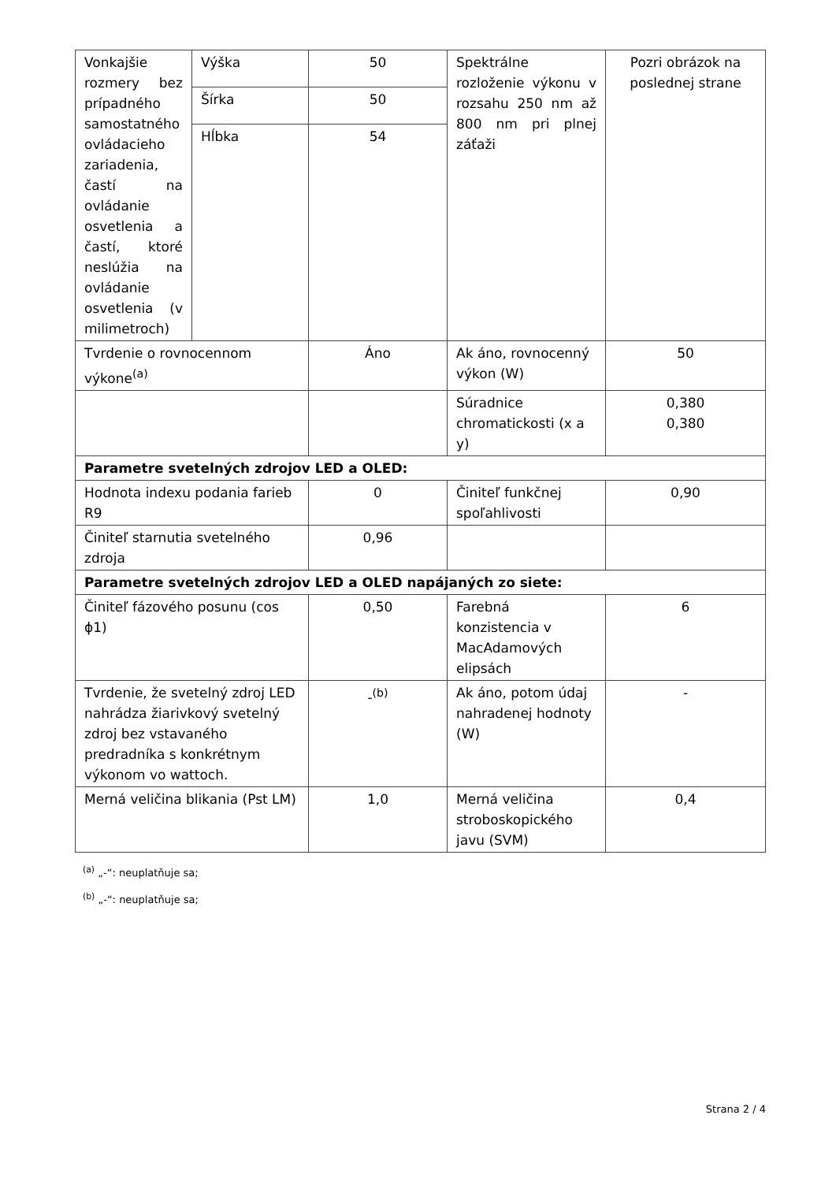| Vonkajšie rozmery bez prípadného samostatného ovládacieho zariadenia, častí na ovládanie osvetlenia a častí, ktoré neslúžia na ovládanie osvetlenia (v milimetroch) | Výška | 50 | Spektrálne rozloženie výkonu v rozsahu 250 nm až 800 nm pri plnej záťaži | Pozri obrázok na poslednej strane |
| | Šírka | 50 | | |
| | Hĺbka | 54 | | |
| Tvrdenie o rovnocennom výkone<sup>(a)</sup> | | Áno | Ak áno, rovnocenný výkon (W) | 50 |
| | | | Súradnice chromatickosti (x a y) | 0,380 0,380 |
| Parametre svetelných zdrojov LED a OLED: | | | | |
| Hodnota indexu podania farieb R9 | | 0 | Činiteľ funkčnej spoľahlivosti | 0,90 |
| Činiteľ starnutia svetelného zdroja | | 0,96 | | |
| Parametre svetelných zdrojov LED a OLED napájaných zo siete: | | | | |
| Činiteľ fázového posunu (cos ϕ1) | | 0,50 | Farebná konzistencia v MacAdamových elipsách | 6 |
| Tvrdenie, že svetelný zdroj LED nahrádza žiarivkový svetelný zdroj bez vstavaného predradníka s konkrétnym výkonom vo wattoch. | | -<sup>(b)</sup> | Ak áno, potom údaj nahradenej hodnoty (W) | - |
| Merná veličina blikania (Pst LM) | | 1,0 | Merná veličina stroboskopického javu (SVM) | 0,4 |
<sup>(a)</sup> „-“: neuplatňuje sa;
<sup>(b)</sup> „-“: neuplatňuje sa;
Strana 2 / 4